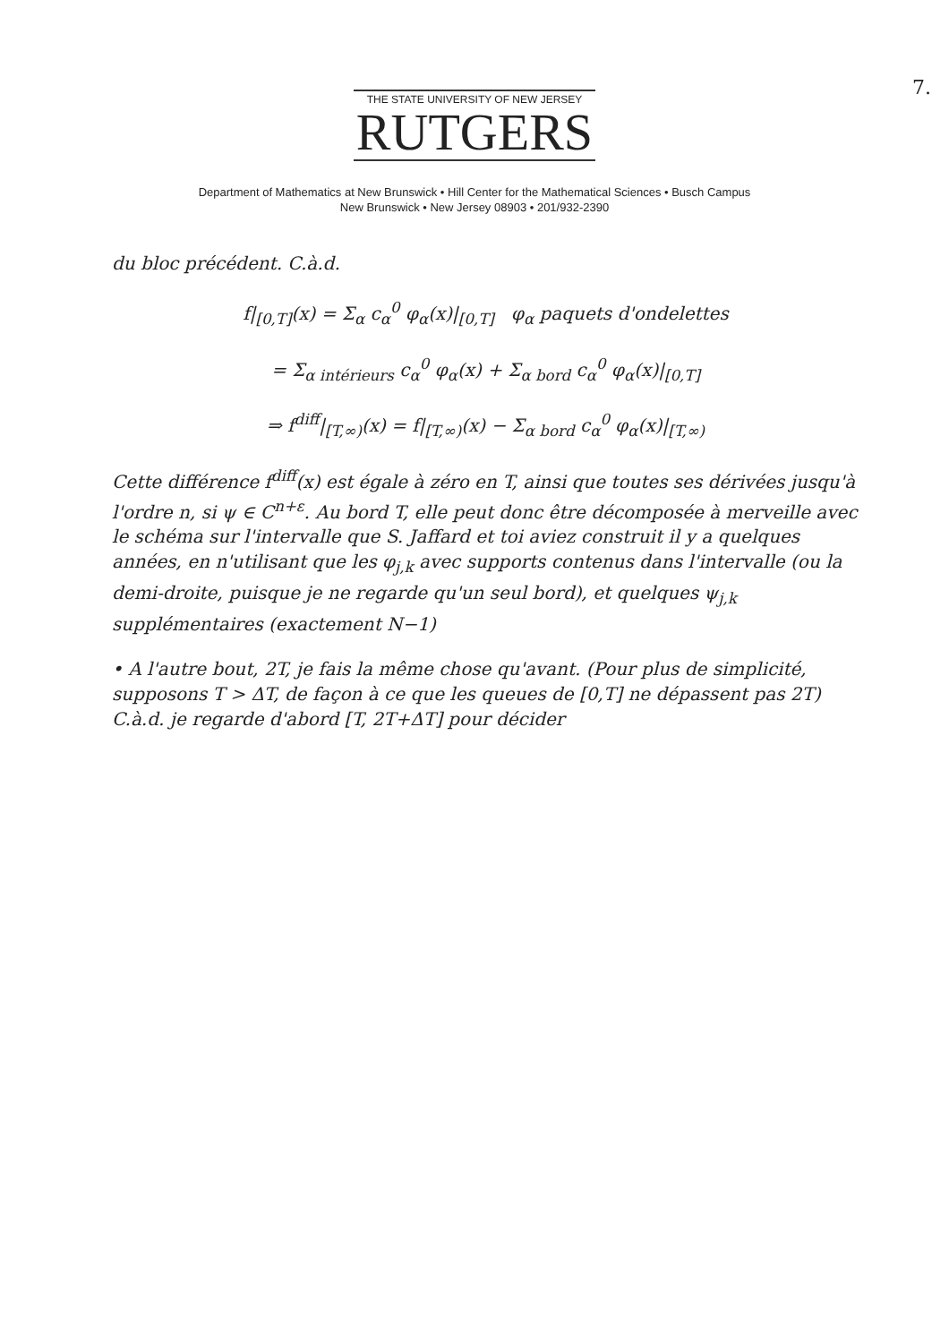7.
THE STATE UNIVERSITY OF NEW JERSEY
RUTGERS
Department of Mathematics at New Brunswick • Hill Center for the Mathematical Sciences • Busch Campus
New Brunswick • New Jersey 08903 • 201/932-2390
du bloc précédent. C.à.d.
f|<sub>[0,T]</sub>(x) = Σ<sub>α</sub> c<sub>α</sub><sup>0</sup> φ<sub>α</sub>(x)|<sub>[0,T]</sub> φ<sub>α</sub> paquets d'ondelettes
= Σ<sub>α intérieurs</sub> c<sub>α</sub><sup>0</sup> φ<sub>α</sub>(x) + Σ<sub>α bord</sub> c<sub>α</sub><sup>0</sup> φ<sub>α</sub>(x)|<sub>[0,T]</sub>
⇒ f<sup>diff</sup>|<sub>[T,∞)</sub>(x) = f|<sub>[T,∞)</sub>(x) − Σ<sub>α bord</sub> c<sub>α</sub><sup>0</sup> φ<sub>α</sub>(x)|<sub>[T,∞)</sub>
Cette différence f<sup>diff</sup>(x) est égale à zéro en T, ainsi que toutes ses dérivées jusqu'à l'ordre n, si ψ ∈ C<sup>n+ε</sup>. Au bord T, elle peut donc être décomposée à merveille avec le schéma sur l'intervalle que S. Jaffard et toi aviez construit il y a quelques années, en n'utilisant que les φ<sub>j,k</sub> avec supports contenus dans l'intervalle (ou la demi-droite, puisque je ne regarde qu'un seul bord), et quelques ψ<sub>j,k</sub> supplémentaires (exactement N−1)
• A l'autre bout, 2T, je fais la même chose qu'avant. (Pour plus de simplicité, supposons T > ΔT, de façon à ce que les queues de [0,T] ne dépassent pas 2T) C.à.d. je regarde d'abord [T, 2T+ΔT] pour décider